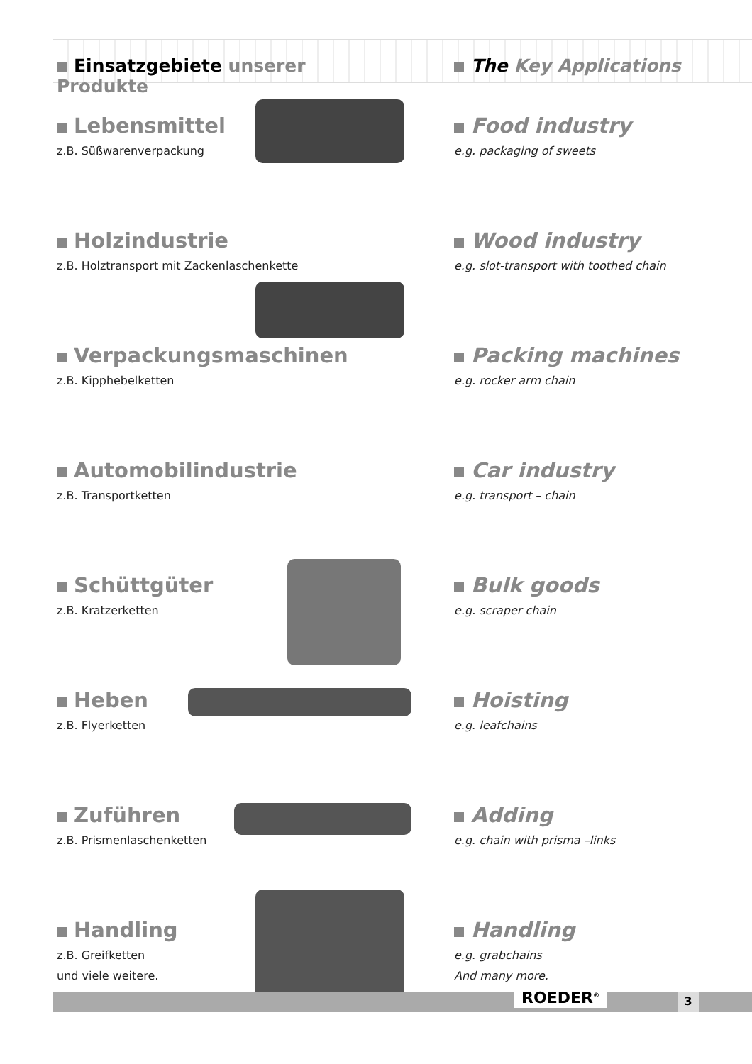Einsatzgebiete unserer Produkte The Key Applications
Lebensmittel
z.B. Süßwarenverpackung
Food industry
e.g. packaging of sweets
Holzindustrie
z.B. Holztransport mit Zackenlaschenkette
Wood industry
e.g. slot-transport with toothed chain
Verpackungsmaschinen
z.B. Kipphebelketten
Packing machines
e.g. rocker arm chain
Automobilindustrie
z.B. Transportketten
Car industry
e.g. transport – chain
Schüttgüter
z.B. Kratzerketten
Bulk goods
e.g. scraper chain
Heben
z.B. Flyerketten
Hoisting
e.g. leafchains
Zuführen
z.B. Prismenlaschenketten
Adding
e.g. chain with prisma –links
Handling
z.B. Greifketten
und viele weitere.
Handling
e.g. grabchains
And many more.
ROEDER<sup>®</sup> 3